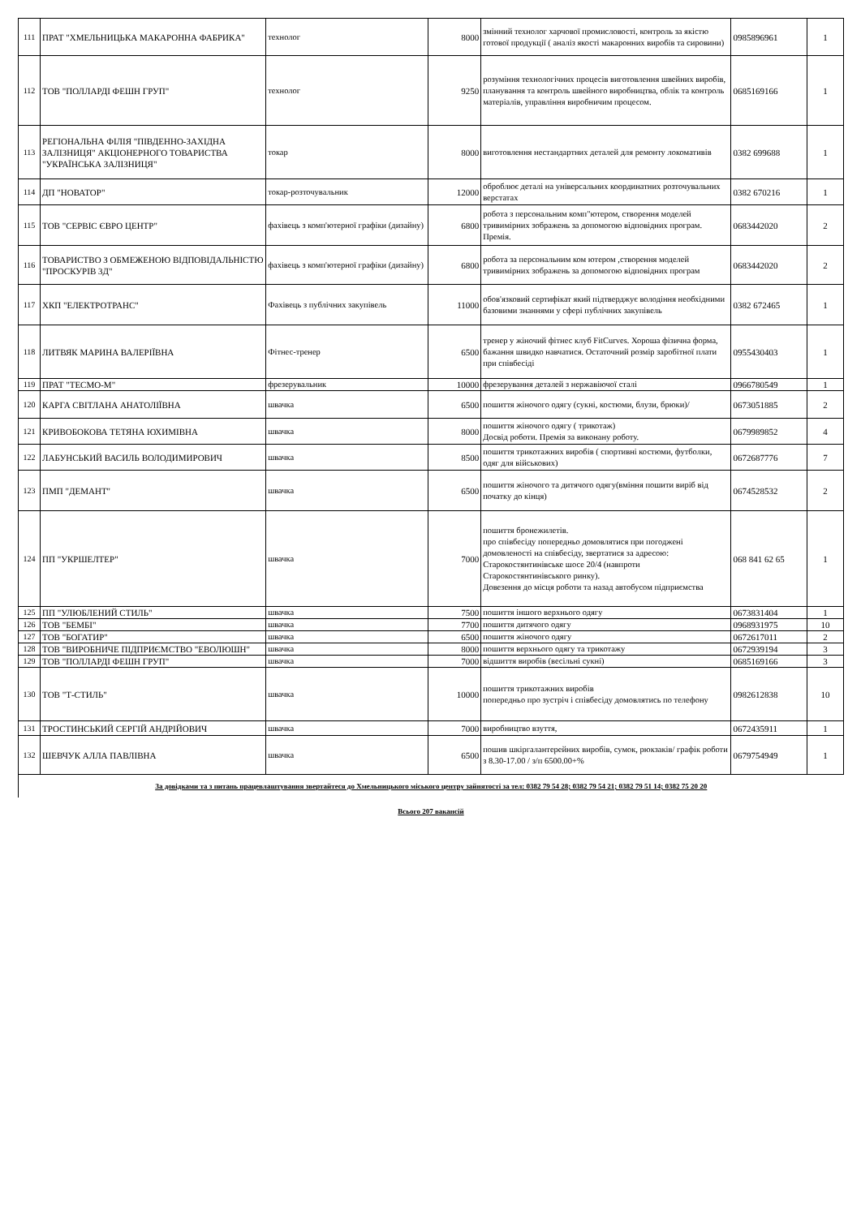| 111 | ПРАТ "ХМЕЛЬНИЦЬКА МАКАРОННА ФАБРИКА" | технолог | 8000 | змінний технолог харчової промисловості, контроль за якістю готової продукції ( аналіз якості макаронних виробів та сировини) | 0985896961 | 1 |
| 112 | ТОВ "ПОЛЛАРДІ ФЕШН ГРУП" | технолог | 9250 | розуміння технологічних процесів виготовлення швейних виробів, планування та контроль швейного виробництва, облік та контроль матеріалів, управління виробничим процесом. | 0685169166 | 1 |
| 113 | РЕГІОНАЛЬНА ФІЛІЯ "ПІВДЕННО-ЗАХІДНА ЗАЛІЗНИЦЯ" АКЦІОНЕРНОГО ТОВАРИСТВА "УКРАЇНСЬКА ЗАЛІЗНИЦЯ" | токар | 8000 | виготовлення нестандартних деталей для ремонту локомативів | 0382 699688 | 1 |
| 114 | ДП "НОВАТОР" | токар-розточувальник | 12000 | оброблює деталі на універсальних координатних розточувальних верстатах | 0382 670216 | 1 |
| 115 | ТОВ "СЕРВІС ЄВРО ЦЕНТР" | фахівець з комп'ютерної графіки (дизайну) | 6800 | робота з персональним комп"ютером, створення моделей тривимірних зображень за допомогою відповідних програм. Премія. | 0683442020 | 2 |
| 116 | ТОВАРИСТВО З ОБМЕЖЕНОЮ ВІДПОВІДАЛЬНІСТЮ "ПРОСКУРІВ 3Д" | фахівець з комп'ютерної графіки (дизайну) | 6800 | робота за персональним ком ютером ,створення моделей тривимірних зображень за допомогою відповідних програм | 0683442020 | 2 |
| 117 | ХКП "ЕЛЕКТРОТРАНС" | Фахівець з публічних закупівель | 11000 | обов'язковий сертифікат який підтверджує володіння необхідними базовими знаннями у сфері публічних закупівель | 0382 672465 | 1 |
| 118 | ЛИТВЯК МАРИНА ВАЛЕРІЇВНА | Фітнес-тренер | 6500 | тренер у жіночий фітнес клуб FitCurves. Хороша фізична форма, бажання швидко навчатися. Остаточний розмір заробітної плати при співбесіді | 0955430403 | 1 |
| 119 | ПРАТ "ТЕСМО-М" | фрезерувальник | 10000 | фрезерування деталей з нержавіючої сталі | 0966780549 | 1 |
| 120 | КАРГА СВІТЛАНА АНАТОЛІЇВНА | швачка | 6500 | пошиття жіночого одягу (сукні, костюми, блузи, брюки)/ | 0673051885 | 2 |
| 121 | КРИВОБОКОВА ТЕТЯНА ЮХИМІВНА | швачка | 8000 | пошиття жіночого одягу ( трикотаж) Досвід роботи. Премія за виконану роботу. | 0679989852 | 4 |
| 122 | ЛАБУНСЬКИЙ ВАСИЛЬ ВОЛОДИМИРОВИЧ | швачка | 8500 | пошиття трикотажних виробів ( спортивні костюми, футболки, одяг для військових) | 0672687776 | 7 |
| 123 | ПМП "ДЕМАНТ" | швачка | 6500 | пошиття жіночого та дитячого одягу(вміння пошити виріб від початку до кінця) | 0674528532 | 2 |
| 124 | ПП "УКРШЕЛТЕР" | швачка | 7000 | пошиття бронежилетів. про співбесіду попередньо домовлятися при погоджені домовленості на співбесіду, звертатися за адресою: Старокостянтинівське шосе 20/4 (навпроти Старокостянтинівського ринку). Довезення до місця роботи та назад автобусом підприємства | 068 841 62 65 | 1 |
| 125 | ПП "УЛЮБЛЕНИЙ СТИЛЬ" | швачка | 7500 | пошиття іншого верхнього одягу | 0673831404 | 1 |
| 126 | ТОВ "БЕМБІ" | швачка | 7700 | пошиття дитячого одягу | 0968931975 | 10 |
| 127 | ТОВ "БОГАТИР" | швачка | 6500 | пошиття жіночого одягу | 0672617011 | 2 |
| 128 | ТОВ "ВИРОБНИЧЕ ПІДПРИЄМСТВО "ЕВОЛЮШН" | швачка | 8000 | пошиття верхнього одягу та трикотажу | 0672939194 | 3 |
| 129 | ТОВ "ПОЛЛАРДІ ФЕШН ГРУП" | швачка | 7000 | відшиття виробів (весільні сукні) | 0685169166 | 3 |
| 130 | ТОВ "Т-СТИЛЬ" | швачка | 10000 | пошиття трикотажних виробів попередньо про зустріч і співбесіду домовлятись по телефону | 0982612838 | 10 |
| 131 | ТРОСТИНСЬКИЙ СЕРГІЙ АНДРІЙОВИЧ | швачка | 7000 | виробництво взуття, | 0672435911 | 1 |
| 132 | ШЕВЧУК АЛЛА ПАВЛІВНА | швачка | 6500 | пошив шкіргалантерейних виробів, сумок, рюкзаків/ графік роботи з 8.30-17.00 / з/п 6500.00+% | 0679754949 | 1 |
| За довідками та з питань працевлаштування звертайтеся до Хмельницького міського центру зайнятості за тел: 0382 79 54 28; 0382 79 54 21; 0382 79 51 14; 0382 75 20 20 | | | | | | |
| Всього 207 вакансій | | | | | | |